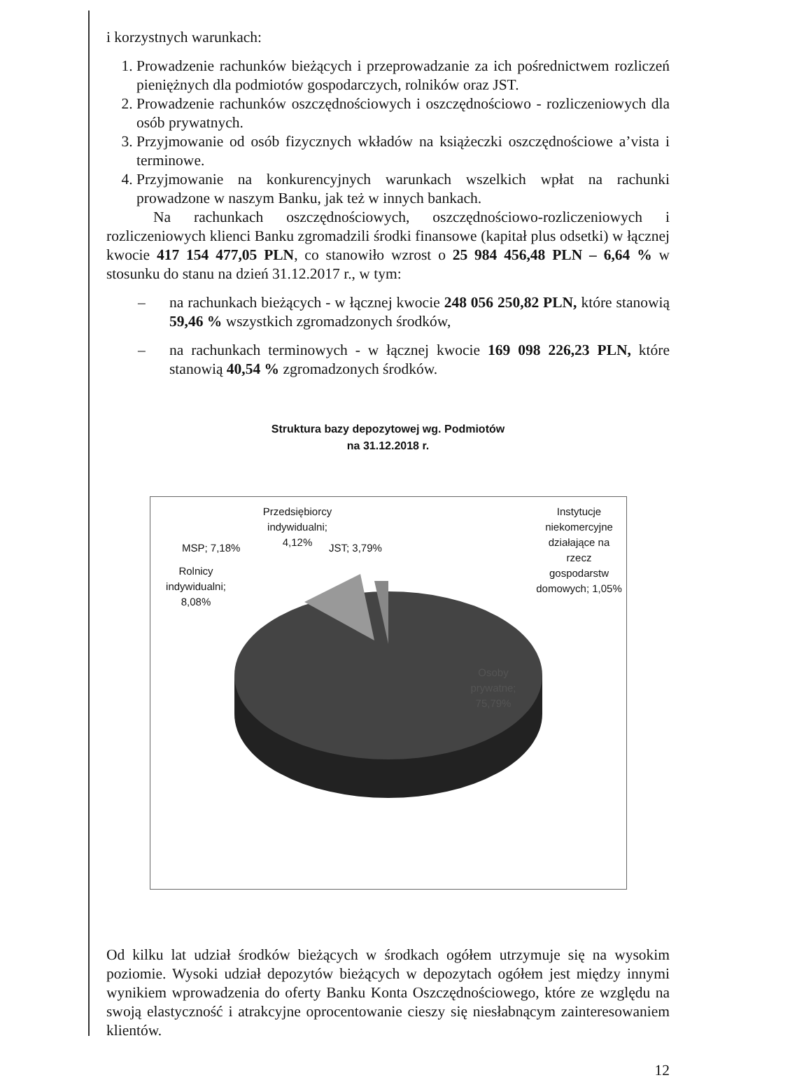i korzystnych warunkach:
1. Prowadzenie rachunków bieżących i przeprowadzanie za ich pośrednictwem rozliczeń pieniężnych dla podmiotów gospodarczych, rolników oraz JST.
2. Prowadzenie rachunków oszczędnościowych i oszczędnościowo - rozliczeniowych dla osób prywatnych.
3. Przyjmowanie od osób fizycznych wkładów na książeczki oszczędnościowe a’vista i terminowe.
4. Przyjmowanie na konkurencyjnych warunkach wszelkich wpłat na rachunki prowadzone w naszym Banku, jak też w innych bankach.
Na rachunkach oszczędnościowych, oszczędnościowo-rozliczeniowych i rozliczeniowych klienci Banku zgromadzili środki finansowe (kapitał plus odsetki) w łącznej kwocie 417 154 477,05 PLN, co stanowiło wzrost o 25 984 456,48 PLN – 6,64 % w stosunku do stanu na dzień 31.12.2017 r., w tym:
– na rachunkach bieżących - w łącznej kwocie 248 056 250,82 PLN, które stanowią 59,46 % wszystkich zgromadzonych środków,
– na rachunkach terminowych - w łącznej kwocie 169 098 226,23 PLN, które stanowią 40,54 % zgromadzonych środków.
Struktura bazy depozytowej wg. Podmiotów
na 31.12.2018 r.
Przedsiębiorcy indywidualni;
4,12%
MSP; 7,18% JST; 3,79%
Rolnicy indywidualni;
8,08%
Instytucje niekomercyjne działające na rzecz gospodarstw domowych; 1,05%
Osoby prywatne; 75,79%
Od kilku lat udział środków bieżących w środkach ogółem utrzymuje się na wysokim poziomie. Wysoki udział depozytów bieżących w depozytach ogółem jest między innymi wynikiem wprowadzenia do oferty Banku Konta Oszczędnościowego, które ze względu na swoją elastyczność i atrakcyjne oprocentowanie cieszy się niesłabnącym zainteresowaniem klientów.
12